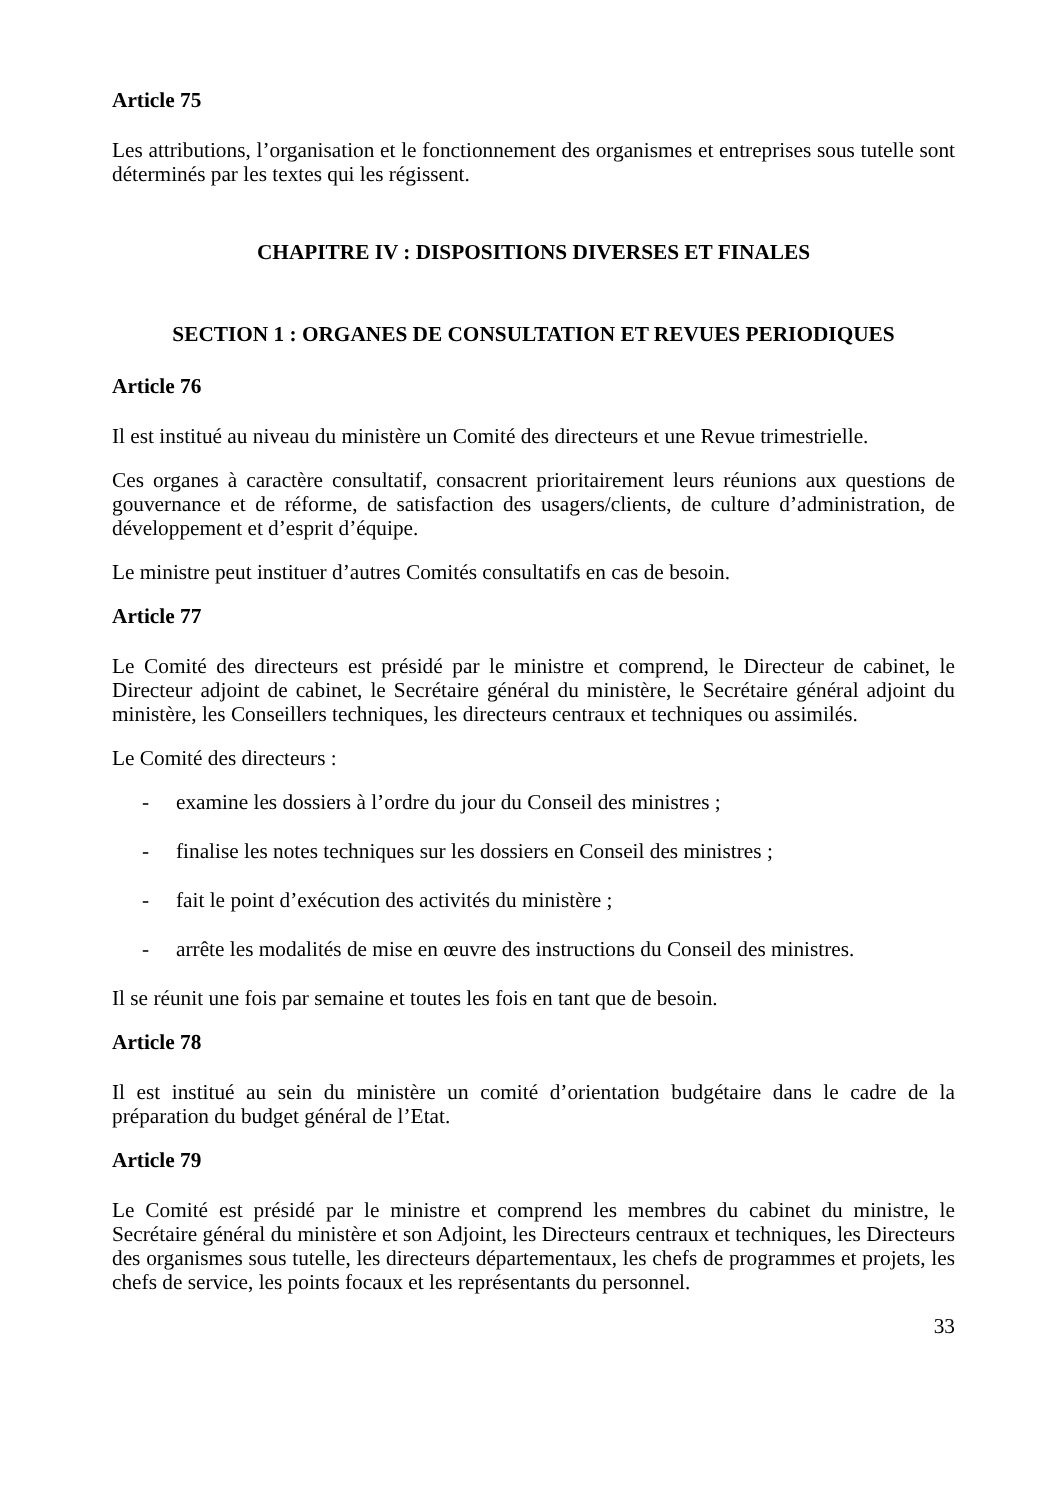Article 75
Les attributions, l’organisation et le fonctionnement des organismes et entreprises sous tutelle sont déterminés par les textes qui les régissent.
CHAPITRE IV : DISPOSITIONS DIVERSES ET FINALES
SECTION 1 : ORGANES DE CONSULTATION ET REVUES PERIODIQUES
Article 76
Il est institué au niveau du ministère un Comité des directeurs et une Revue trimestrielle.
Ces organes à caractère consultatif, consacrent prioritairement leurs réunions aux questions de gouvernance et de réforme, de satisfaction des usagers/clients, de culture d’administration, de développement et d’esprit d’équipe.
Le ministre peut instituer d’autres Comités consultatifs en cas de besoin.
Article 77
Le Comité des directeurs est présidé par le ministre et comprend, le Directeur de cabinet, le Directeur adjoint de cabinet, le Secrétaire général du ministère, le Secrétaire général adjoint du ministère, les Conseillers techniques, les directeurs centraux et techniques ou assimilés.
Le Comité des directeurs :
- examine les dossiers à l’ordre du jour du Conseil des ministres ;
- finalise les notes techniques sur les dossiers en Conseil des ministres ;
- fait le point d’exécution des activités du ministère ;
- arrête les modalités de mise en œuvre des instructions du Conseil des ministres.
Il se réunit une fois par semaine et toutes les fois en tant que de besoin.
Article 78
Il est institué au sein du ministère un comité d’orientation budgétaire dans le cadre de la préparation du budget général de l’Etat.
Article 79
Le Comité est présidé par le ministre et comprend les membres du cabinet du ministre, le Secrétaire général du ministère et son Adjoint, les Directeurs centraux et techniques, les Directeurs des organismes sous tutelle, les directeurs départementaux, les chefs de programmes et projets, les chefs de service, les points focaux et les représentants du personnel.
33